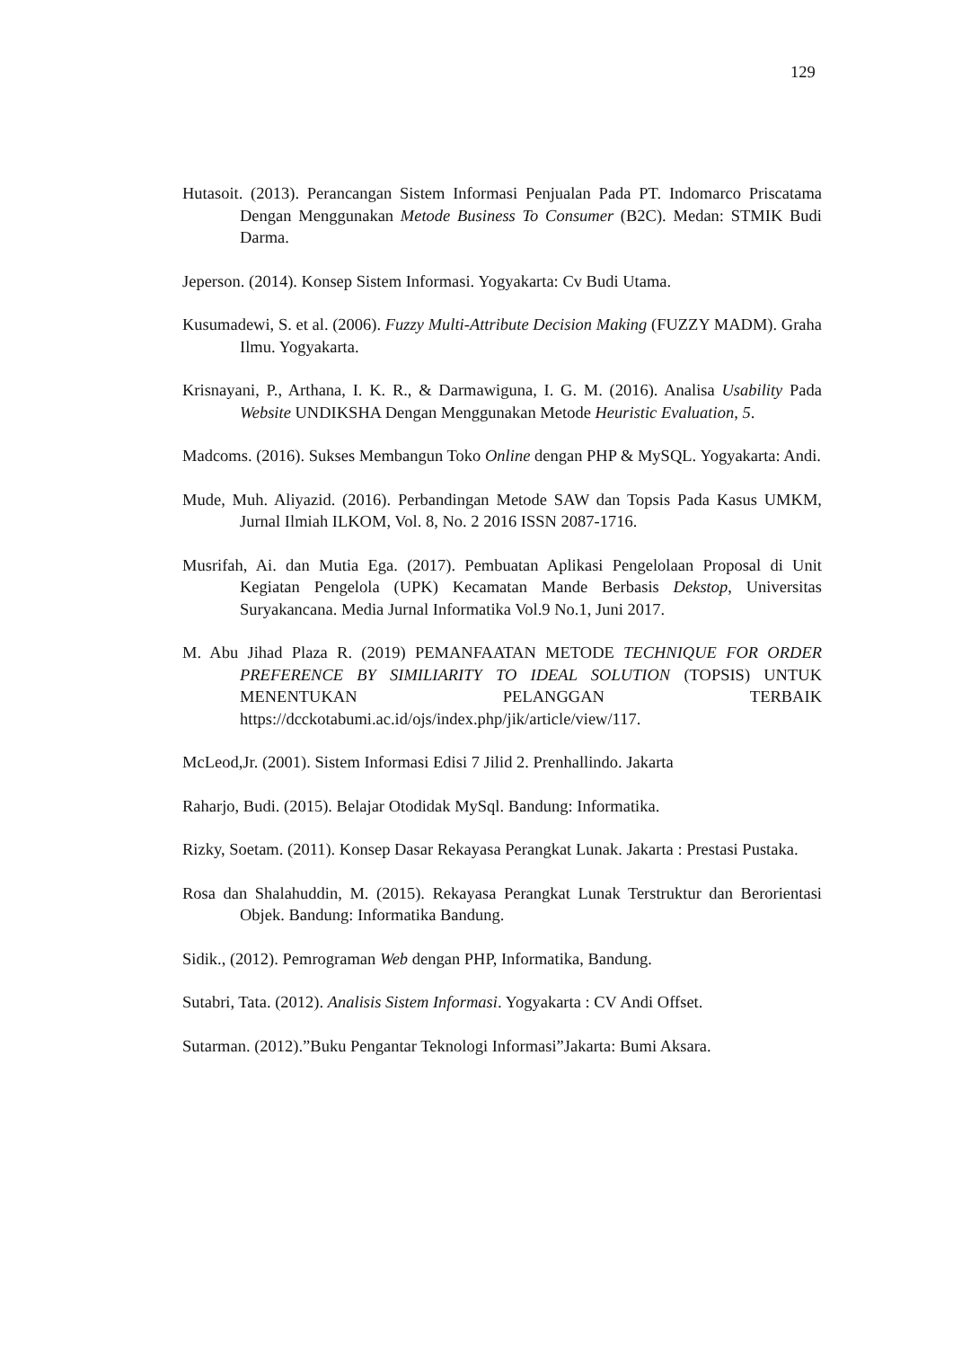129
Hutasoit. (2013). Perancangan Sistem Informasi Penjualan Pada PT. Indomarco Priscatama Dengan Menggunakan Metode Business To Consumer (B2C). Medan: STMIK Budi Darma.
Jeperson. (2014). Konsep Sistem Informasi. Yogyakarta: Cv Budi Utama.
Kusumadewi, S. et al. (2006). Fuzzy Multi-Attribute Decision Making (FUZZY MADM). Graha Ilmu. Yogyakarta.
Krisnayani, P., Arthana, I. K. R., & Darmawiguna, I. G. M. (2016). Analisa Usability Pada Website UNDIKSHA Dengan Menggunakan Metode Heuristic Evaluation, 5.
Madcoms. (2016). Sukses Membangun Toko Online dengan PHP & MySQL. Yogyakarta: Andi.
Mude, Muh. Aliyazid. (2016). Perbandingan Metode SAW dan Topsis Pada Kasus UMKM, Jurnal Ilmiah ILKOM, Vol. 8, No. 2 2016 ISSN 2087-1716.
Musrifah, Ai. dan Mutia Ega. (2017). Pembuatan Aplikasi Pengelolaan Proposal di Unit Kegiatan Pengelola (UPK) Kecamatan Mande Berbasis Dekstop, Universitas Suryakancana. Media Jurnal Informatika Vol.9 No.1, Juni 2017.
M. Abu Jihad Plaza R. (2019) PEMANFAATAN METODE TECHNIQUE FOR ORDER PREFERENCE BY SIMILIARITY TO IDEAL SOLUTION (TOPSIS) UNTUK MENENTUKAN PELANGGAN TERBAIK https://dcckotabumi.ac.id/ojs/index.php/jik/article/view/117.
McLeod,Jr. (2001). Sistem Informasi Edisi 7 Jilid 2. Prenhallindo. Jakarta
Raharjo, Budi. (2015). Belajar Otodidak MySql. Bandung: Informatika.
Rizky, Soetam. (2011). Konsep Dasar Rekayasa Perangkat Lunak. Jakarta : Prestasi Pustaka.
Rosa dan Shalahuddin, M. (2015). Rekayasa Perangkat Lunak Terstruktur dan Berorientasi Objek. Bandung: Informatika Bandung.
Sidik., (2012). Pemrograman Web dengan PHP, Informatika, Bandung.
Sutabri, Tata. (2012). Analisis Sistem Informasi. Yogyakarta : CV Andi Offset.
Sutarman. (2012).”Buku Pengantar Teknologi Informasi”Jakarta: Bumi Aksara.